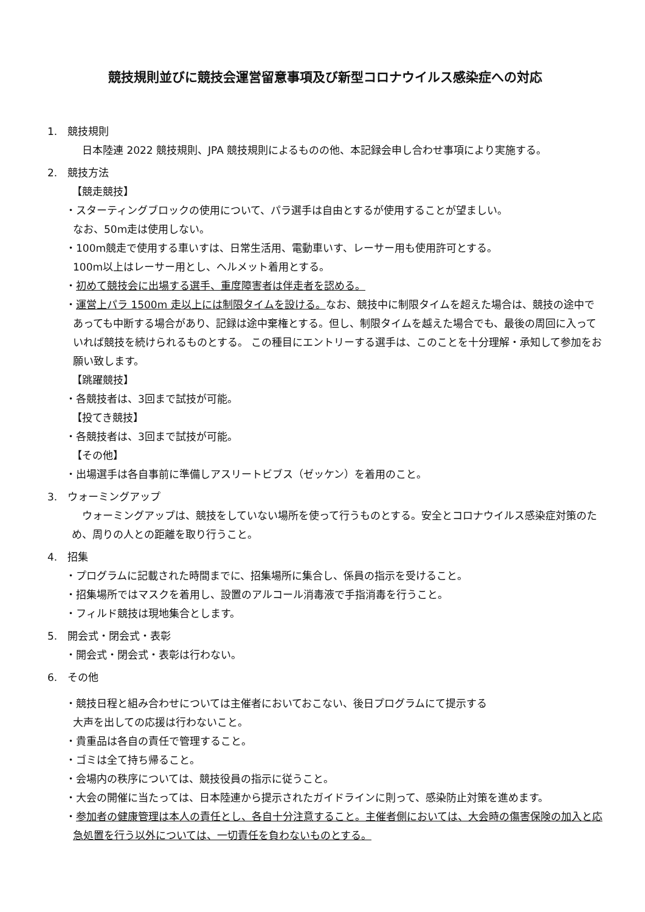競技規則並びに競技会運営留意事項及び新型コロナウイルス感染症への対応
1.　競技規則
　日本陸連 2022 競技規則、JPA 競技規則によるものの他、本記録会申し合わせ事項により実施する。
2.　競技方法
【競走競技】
・スターティングブロックの使用について、パラ選手は自由とするが使用することが望ましい。
なお、50m走は使用しない。
・100m競走で使用する車いすは、日常生活用、電動車いす、レーサー用も使用許可とする。
100m以上はレーサー用とし、ヘルメット着用とする。
・初めて競技会に出場する選手、重度障害者は伴走者を認める。
・運営上パラ 1500m 走以上には制限タイムを設ける。なお、競技中に制限タイムを超えた場合は、競技の途中であっても中断する場合があり、記録は途中棄権とする。但し、制限タイムを越えた場合でも、最後の周回に入っていれば競技を続けられるものとする。 この種目にエントリーする選手は、このことを十分理解・承知して参加をお願い致します。
【跳躍競技】
・各競技者は、3回まで試技が可能。
【投てき競技】
・各競技者は、3回まで試技が可能。
【その他】
・出場選手は各自事前に準備しアスリートビブス（ゼッケン）を着用のこと。
3.　ウォーミングアップ
　ウォーミングアップは、競技をしていない場所を使って行うものとする。安全とコロナウイルス感染症対策のため、周りの人との距離を取り行うこと。
4.　招集
・プログラムに記載された時間までに、招集場所に集合し、係員の指示を受けること。
・招集場所ではマスクを着用し、設置のアルコール消毒液で手指消毒を行うこと。
・フィルド競技は現地集合とします。
5.　開会式・閉会式・表彰
・開会式・閉会式・表彰は行わない。
6.　その他
・競技日程と組み合わせについては主催者においておこない、後日プログラムにて提示する
大声を出しての応援は行わないこと。
・貴重品は各自の責任で管理すること。
・ゴミは全て持ち帰ること。
・会場内の秩序については、競技役員の指示に従うこと。
・大会の開催に当たっては、日本陸連から提示されたガイドラインに則って、感染防止対策を進めます。
・参加者の健康管理は本人の責任とし、各自十分注意すること。主催者側においては、大会時の傷害保険の加入と応急処置を行う以外については、一切責任を負わないものとする。